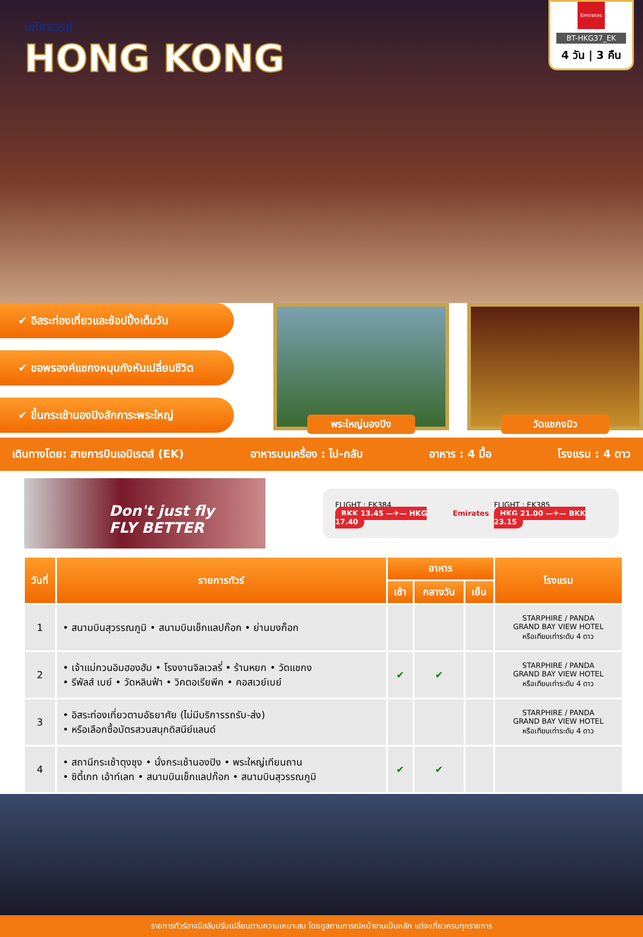มหัศจรรย์
HONG KONG
Emirates
BT-HKG37_EK
4 วัน | 3 คืน
✔ อิสระท่องเที่ยวและช้อปปิ้งเต็มวัน
✔ ขอพรองค์แชกงหมุนกังหันเปลี่ยนชีวิต
✔ ขึ้นกระเช้านองปิงสักการะพระใหญ่
พระใหญ่นองปิง
วัดแชกงมิว
เดินทางโดย: สายการบินเอมิเรตส์ (EK) อาหารบนเครื่อง : ไป-กลับ อาหาร : 4 มื้อ โรงแรม : 4 ดาว
Don't just fly
FLY BETTER
FLIGHT : EK384
BKK 13.45 —✈— HKG 17.40
Emirates
FLIGHT : EK385
HKG 21.00 —✈— BKK 23.15
| วันที่ | รายการทัวร์ | อาหาร | | | โรงแรม |
| --- | --- | --- | --- | --- | --- |
| | | เช้า | กลางวัน | เย็น | |
| 1 | • สนามบินสุวรรณภูมิ • สนามบินเช็กแลปก๊อก • ย่านมงก็อก | | | | STARPHIRE / PANDA GRAND BAY VIEW HOTEL หรือเทียบเท่าระดับ 4 ดาว |
| 2 | • เจ้าแม่กวนอิมฮองฮัม • โรงงานจิลเวลรี่ • ร้านหยก • วัดแชกง • รีพัลส์ เบย์ • วัดหลินฟ้า • วิคตอเรียพีค • คอสเวย์เบย์ | ✔ | ✔ | | STARPHIRE / PANDA GRAND BAY VIEW HOTEL หรือเทียบเท่าระดับ 4 ดาว |
| 3 | • อิสระท่องเที่ยวตามอัธยาศัย (ไม่มีบริการรถรับ-ส่ง) • หรือเลือกซื้อบัตรสวนสนุกดิสนีย์แลนด์ | | | | STARPHIRE / PANDA GRAND BAY VIEW HOTEL หรือเทียบเท่าระดับ 4 ดาว |
| 4 | • สถานีกระเช้าตุงชุง • นั่งกระเช้านองปิง • พระใหญ่เทียนถาน • ซิตี้เกท เอ้าท์เลท • สนามบินเช็กแลปก๊อก • สนามบินสุวรรณภูมิ | ✔ | ✔ | | |
รายการทัวร์อาจมีสลับปรับเปลี่ยนตามความเหมาะสม โดยดูสถานการณ์หน้างานเป็นหลัก แต่จะเที่ยวครบทุกรายการ